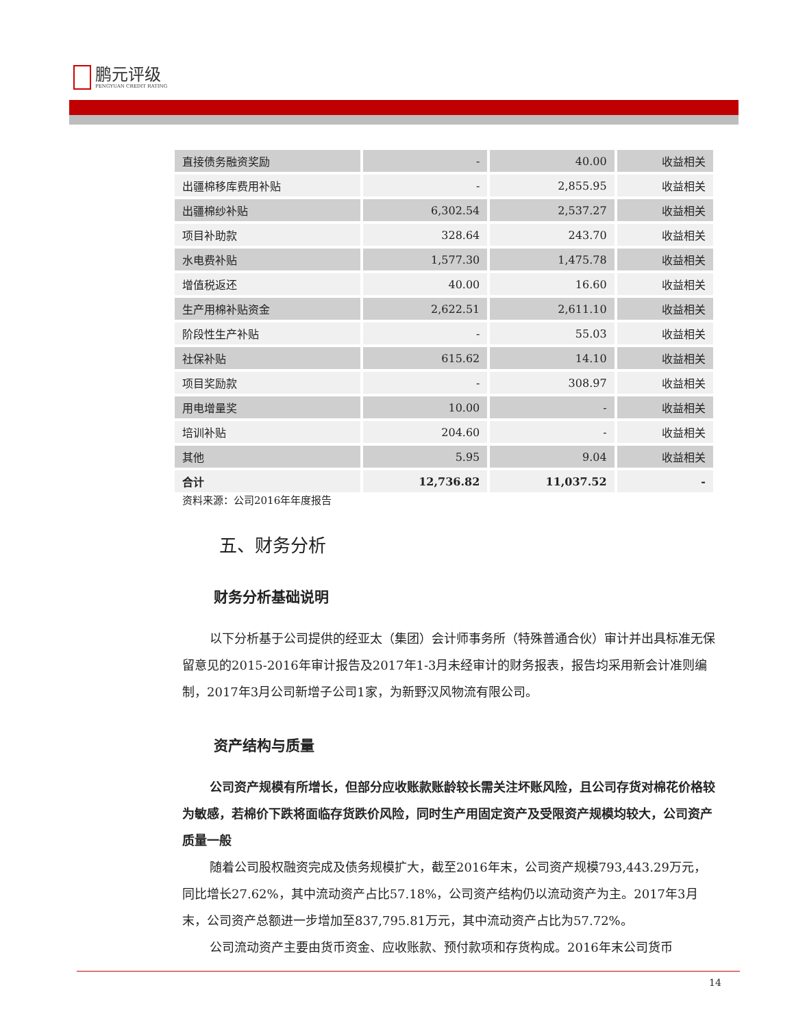鹏元评级
PENGYUAN CREDIT RATING
| 直接债务融资奖励 | - | 40.00 | 收益相关 |
| 出疆棉移库费用补贴 | - | 2,855.95 | 收益相关 |
| 出疆棉纱补贴 | 6,302.54 | 2,537.27 | 收益相关 |
| 项目补助款 | 328.64 | 243.70 | 收益相关 |
| 水电费补贴 | 1,577.30 | 1,475.78 | 收益相关 |
| 增值税返还 | 40.00 | 16.60 | 收益相关 |
| 生产用棉补贴资金 | 2,622.51 | 2,611.10 | 收益相关 |
| 阶段性生产补贴 | - | 55.03 | 收益相关 |
| 社保补贴 | 615.62 | 14.10 | 收益相关 |
| 项目奖励款 | - | 308.97 | 收益相关 |
| 用电增量奖 | 10.00 | - | 收益相关 |
| 培训补贴 | 204.60 | - | 收益相关 |
| 其他 | 5.95 | 9.04 | 收益相关 |
| 合计 | 12,736.82 | 11,037.52 | - |
资料来源：公司2016年年度报告
五、财务分析
财务分析基础说明
以下分析基于公司提供的经亚太（集团）会计师事务所（特殊普通合伙）审计并出具标准无保留意见的2015-2016年审计报告及2017年1-3月未经审计的财务报表，报告均采用新会计准则编制，2017年3月公司新增子公司1家，为新野汉风物流有限公司。
资产结构与质量
公司资产规模有所增长，但部分应收账款账龄较长需关注坏账风险，且公司存货对棉花价格较为敏感，若棉价下跌将面临存货跌价风险，同时生产用固定资产及受限资产规模均较大，公司资产质量一般
随着公司股权融资完成及债务规模扩大，截至2016年末，公司资产规模793,443.29万元，同比增长27.62%，其中流动资产占比57.18%，公司资产结构仍以流动资产为主。2017年3月末，公司资产总额进一步增加至837,795.81万元，其中流动资产占比为57.72%。
公司流动资产主要由货币资金、应收账款、预付款项和存货构成。2016年末公司货币
14